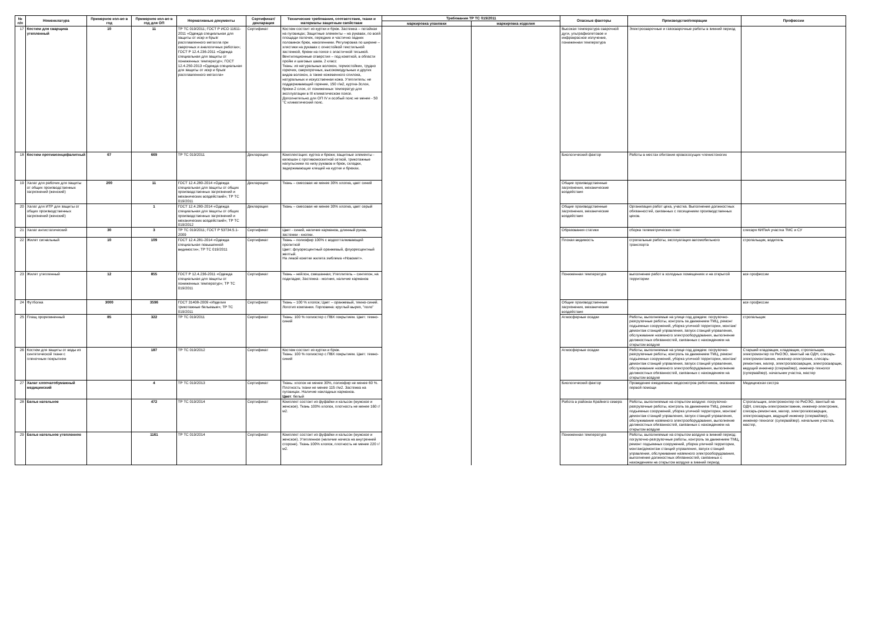| № п/п | Номенклатура | Примерное кол-во в год | Примерное кол-во в год для ОП | Нормативные документы | Сертификат/ декларация | Технические требования, соответствие, ткани и материалы защитным свойствам | Требования ТР ТС 019/2011 | | Опасные факторы | Производство/операции | Профессии |
| --- | --- | --- | --- | --- | --- | --- | --- | --- | --- | --- | --- |
| | | | | | | | маркировка упаковки | маркировка изделия | | | |
| 17 | Костюм для сварщика утепленный | 10 | 11 | ТР ТС 019/2011; ГОСТ Р ИСО 11611-2011 «Одежда специальная для защиты от искр и брызг расплавленного металла при сварочных и аналогичных работах»; ГОСТ Р 12.4.236-2011 «Одежда специальная для защиты от пониженных температур»; ГОСТ 12.4.250-2013 «Одежда специальная для защиты от искр и брызг расплавленного металла» | Сертификат | Костюм состоит из куртки и брюк. Застежка – потайная на пуговицах; Защитные элементы – на рукавах, по всей площади полочек, передних и частично задних половинок брюк, наколенники. Регулировка по ширине – хлястики на рукавах с огнестойкой текстильной застежкой, брюки на поясе с эластичной тесьмой. Вентиляционные отверстия – под кокеткой, в области пройм и шаговых швов. 2 класс Ткань: из натуральных волокон, термостойких, трудно горючих, сверхпрочных, высокомодульных и других видов волокон, а также кожевенного спилока, натуральных и искусственная кожа. Утеплитель: не поддерживающий горение, 150 г/м2, куртка-3слоя, брюки-2 слоя, от пониженных температур для эксплуатации в III климатическом поясе. Дополнительно для ОП IV и особый пояс не менее - 50 °С климатический пояс. | | | Высокая температура сварочной дуги, ультрафиолетовое и инфракрасное излучение, пониженная температура | Электросварочные и газосварочные работы в зимний период | |
| 18 | Костюм противоэнцефалитный | 67 | 669 | ТР ТС 019/2011 | Декларация | Комплектация: куртка и брюки; защитные элементы - капюшон с противомоскитной сеткой, трикотажные напульсники по низу рукавов и брюк, складки, задерживающие клещей на куртке и брюках. | | | Биологический фактор | Работы в местах обитания кровососущих членистоногих | |
| 19 | Халат для рабочих для защиты от общих производственных загрязнений (женский) | 200 | 11 | ГОСТ 12.4.280-2014 «Одежда специальная для защиты от общих производственных загрязнений и механических воздействий»; ТР ТС 019/2011 | Декларация | Ткань – смесовая не менее 30% хлопка, цвет синий | | | Общие производственные загрязнения, механические воздействия | | |
| 20 | Халат для ИТР для защиты от общих производственных загрязнений (женский) | | 1 | ГОСТ 12.4.280-2014 «Одежда специальная для защиты от общих производственных загрязнений и механических воздействий»; ТР ТС 019/2012 | Декларация | Ткань – смесовая не менее 30% хлопка, цвет серый | | | Общие производственные загрязнения, механические воздействия | Организация работ цеха, участка. Выполнение должностных обязанностей, связанных с посещением производственных цехов. | |
| 21 | Халат антистатический | 30 | 3 | ТР ТС 019/2011; ГОСТ Р 53734.5.1-2009 | Сертификат | Цвет - синий, наличие карманов, длинный рукав, застежки - кнопки. | | | Образования статики | сборка телеметрических плат | слесаря КИПиА участка ТМС и СУ |
| 22 | Жилет сигнальный | 10 | 109 | ГОСТ 12.4.281-2014 «Одежда специальная повышенной видимости»; ТР ТС 019/2011 | Сертификат | Ткань – полиэфир 100% с водоотталкивающей пропиткой Цвет: флуоресцентный оранжевый, флуоресцентный желтый. На левой кокетке жилета эмблема «Новомет». | | | Плохая видимость | стропальные работы, эксплуатация автомобильного транспорта | стропальщик, водитель |
| 23 | Жилет утепленный | 12 | 855 | ГОСТ Р 12.4.236-2011 «Одежда специальная для защиты от пониженных температур»; ТР ТС 019/2011 | Сертификат | Ткань – нейлон, смешанная; Утеплитель – синтепон, на подкладке; Застежка - молния, наличие карманов | | | Пониженная температура | выполнение работ в холодных помещениях и на открытой территории | все профессии |
| 24 | Футболка | 3000 | 3596 | ГОСТ 31408-2009 «Изделия трикотажные бельевые»; ТР ТС 019/2011 | Сертификат | Ткань – 100 % хлопок; Цвет – оранжевый, темно-синий. Логотип компании. Горловина: круглый вырез, "поло" | | | Общие производственные загрязнения, механические воздействия | | все профессии |
| 25 | Плащ прорезиненный | 85 | 322 | ТР ТС 019/2011 | Сертификат | Ткань: 100 % полиэстер с ПВХ покрытием. Цвет: темно-синий | | | Атмосферные осадки | Работы, выполняемые на улице под дождем: погрузочно-разгрузочные работы, контроль за движением ТМЦ, ремонт подъемных сооружений, уборка уличной территории, монтаж/демонтаж станций управления, запуск станций управления, обслуживание наземного электрооборудования, выполнение должностных обязанностей, связанных с нахождением на открытом воздухе | стропальщик |
| 26 | Костюм для защиты от воды из синтетической ткани с пленочным покрытием | | 187 | ТР ТС 019/2012 | Сертификат | Костюм состоит из куртки и брюк. Ткань: 100 % полиэстер с ПВХ покрытием. Цвет: темно-синий | | | Атмосферные осадки | Работы, выполняемые на улице под дождем: погрузочно-разгрузочные работы, контроль за движением ТМЦ, ремонт подъемных сооружений, уборка уличной территории, монтаж/демонтаж станций управления, запуск станций управления, обслуживание наземного электрооборудования, выполнение должностных обязанностей, связанных с нахождением на открытом воздухе | Старший кладовщик, кладовщик, стропальщик, электромонтер по РиОЭО, занятый на ОДН, слесарь-электромонтажник, инженер-электроник, слесарь-ремонтник, маляр, электрогазосварщик, электросварщик, ведущий инженер (спервайзер), инженер-технолог (супервайзер). начальник участка, мастер |
| 27 | Халат хлопчатобумажный медицинский | | 4 | ТР ТС 019/2013 | Сертификат | Ткань: хлопок не менее 30%, полиэфир не менее 60 %. Плотность ткани не менее 115 г/м2. Застежка на пуговицах. Наличие накладных карманов. Цвет : белый | | | Биологический фактор | Проведение ежедневных медосмотров работников, оказание первой помощи | Медицинская сестра |
| 28 | Белье нательное | | 472 | ТР ТС 019/2014 | Сертификат | Комплект состоит из фуфайки и кальсон (мужское и женское). Ткань 100% хлопок, плотность не менее 160 г/м2. | | | Работа в районах Крайнего севера | Работы, выполняемые на открытом воздухе: погрузочно-разгрузочные работы, контроль за движением ТМЦ, ремонт подъемных сооружений, уборка уличной территории, монтаж/демонтаж станций управления, запуск станций управления, обслуживание наземного электрооборудования, выполнение должностных обязанностей, связанных с нахождением на открытом воздухе | Стропальщик, электромонтер по РиОЭО, занятый на ОДН, слесарь-электромонтажник, инженер-электроник, слесарь-ремонтник, маляр, электрогазосварщик, электросварщик, ведущий инженер (спервайзер), инженер-технолог (супервайзер). начальник участка, мастер, |
| 29 | Белье нательное утепленное | | 1161 | ТР ТС 019/2014 | Сертификат | Комплект состоит из фуфайки и кальсон (мужское и женское). Утепленное (наличие начеса на внутренней стороне). Ткань 100% хлопок, плотность не менее 220 г/м2. | | | Пониженная температура | Работы, выполняемые на открытом воздухе в зимний период: погрузочно-разгрузочные работы, контроль за движением ТМЦ, ремонт подъемных сооружений, уборка уличной территории, монтаж/демонтаж станций управления, запуск станций управления, обслуживание наземного электрооборудования, выполнение должностных обязанностей, связанных с нахождением на открытом воздухе в зимний период | |